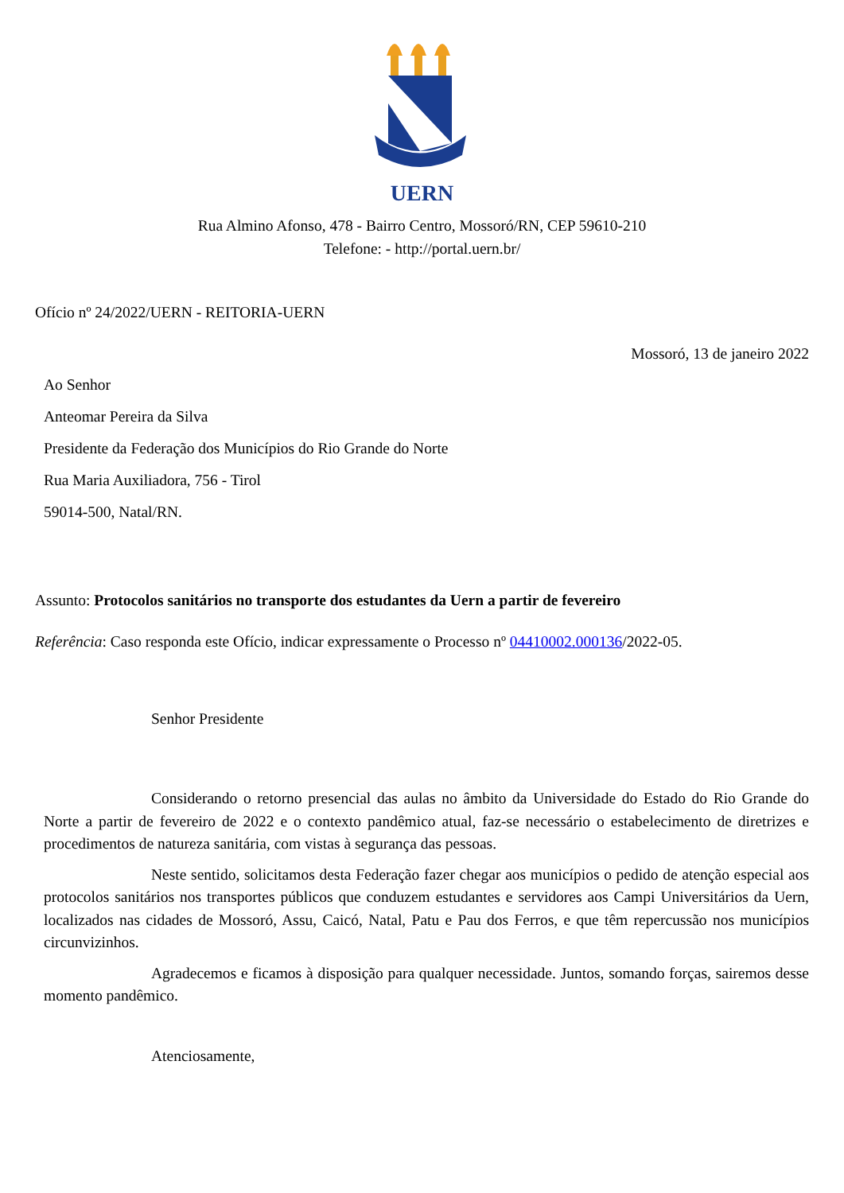UERN
Rua Almino Afonso, 478 - Bairro Centro, Mossoró/RN, CEP 59610-210
Telefone: - http://portal.uern.br/
Ofício nº 24/2022/UERN - REITORIA-UERN
Mossoró, 13 de janeiro 2022
Ao Senhor
Anteomar Pereira da Silva
Presidente da Federação dos Municípios do Rio Grande do Norte
Rua Maria Auxiliadora, 756 - Tirol
59014-500, Natal/RN.
Assunto: Protocolos sanitários no transporte dos estudantes da Uern a partir de fevereiro
Referência: Caso responda este Ofício, indicar expressamente o Processo nº 04410002.000136/2022-05.
Senhor Presidente
Considerando o retorno presencial das aulas no âmbito da Universidade do Estado do Rio Grande do Norte a partir de fevereiro de 2022 e o contexto pandêmico atual, faz-se necessário o estabelecimento de diretrizes e procedimentos de natureza sanitária, com vistas à segurança das pessoas.
Neste sentido, solicitamos desta Federação fazer chegar aos municípios o pedido de atenção especial aos protocolos sanitários nos transportes públicos que conduzem estudantes e servidores aos Campi Universitários da Uern, localizados nas cidades de Mossoró, Assu, Caicó, Natal, Patu e Pau dos Ferros, e que têm repercussão nos municípios circunvizinhos.
Agradecemos e ficamos à disposição para qualquer necessidade. Juntos, somando forças, sairemos desse momento pandêmico.
Atenciosamente,